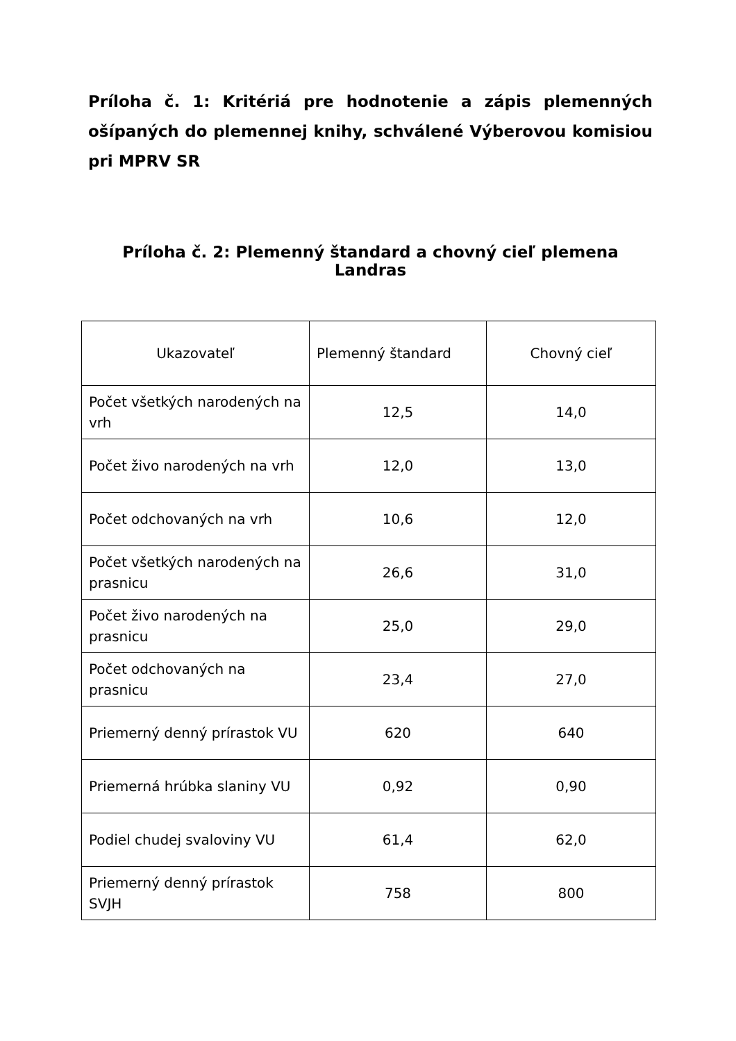Príloha č. 1: Kritériá pre hodnotenie a zápis plemenných ošípaných do plemennej knihy, schválené Výberovou komisiou pri MPRV SR
Príloha č. 2: Plemenný štandard a chovný cieľ plemena Landras
| Ukazovateľ | Plemenný štandard | Chovný cieľ |
| --- | --- | --- |
| Počet všetkých narodených na vrh | 12,5 | 14,0 |
| Počet živo narodených na vrh | 12,0 | 13,0 |
| Počet odchovaných na vrh | 10,6 | 12,0 |
| Počet všetkých narodených na prasnicu | 26,6 | 31,0 |
| Počet živo narodených na prasnicu | 25,0 | 29,0 |
| Počet odchovaných na prasnicu | 23,4 | 27,0 |
| Priemerný denný prírastok VU | 620 | 640 |
| Priemerná hrúbka slaniny VU | 0,92 | 0,90 |
| Podiel chudej svaloviny VU | 61,4 | 62,0 |
| Priemerný denný prírastok SVJH | 758 | 800 |